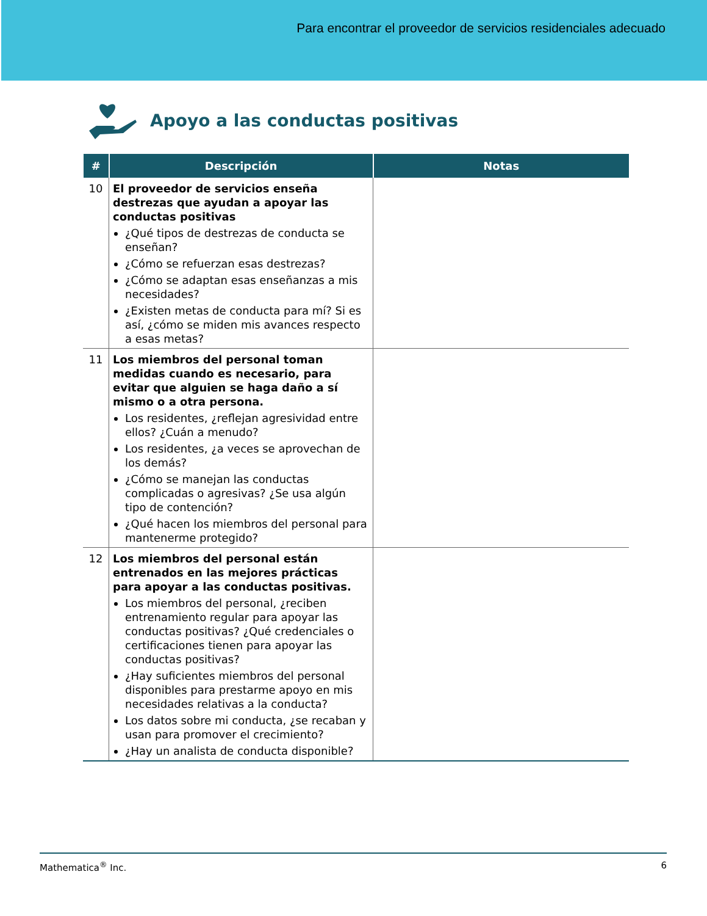Para encontrar el proveedor de servicios residenciales adecuado
Apoyo a las conductas positivas
| # | Descripción | Notas |
| --- | --- | --- |
| 10 | El proveedor de servicios enseña destrezas que ayudan a apoyar las conductas positivas ¿Qué tipos de destrezas de conducta se enseñan? ¿Cómo se refuerzan esas destrezas? ¿Cómo se adaptan esas enseñanzas a mis necesidades? ¿Existen metas de conducta para mí? Si es así, ¿cómo se miden mis avances respecto a esas metas? | |
| 11 | Los miembros del personal toman medidas cuando es necesario, para evitar que alguien se haga daño a sí mismo o a otra persona. Los residentes, ¿reflejan agresividad entre ellos? ¿Cuán a menudo? Los residentes, ¿a veces se aprovechan de los demás? ¿Cómo se manejan las conductas complicadas o agresivas? ¿Se usa algún tipo de contención? ¿Qué hacen los miembros del personal para mantenerme protegido? | |
| 12 | Los miembros del personal están entrenados en las mejores prácticas para apoyar a las conductas positivas. Los miembros del personal, ¿reciben entrenamiento regular para apoyar las conductas positivas? ¿Qué credenciales o certificaciones tienen para apoyar las conductas positivas? ¿Hay suficientes miembros del personal disponibles para prestarme apoyo en mis necesidades relativas a la conducta? Los datos sobre mi conducta, ¿se recaban y usan para promover el crecimiento? ¿Hay un analista de conducta disponible? | |
Mathematica<sup>®</sup> Inc. 6